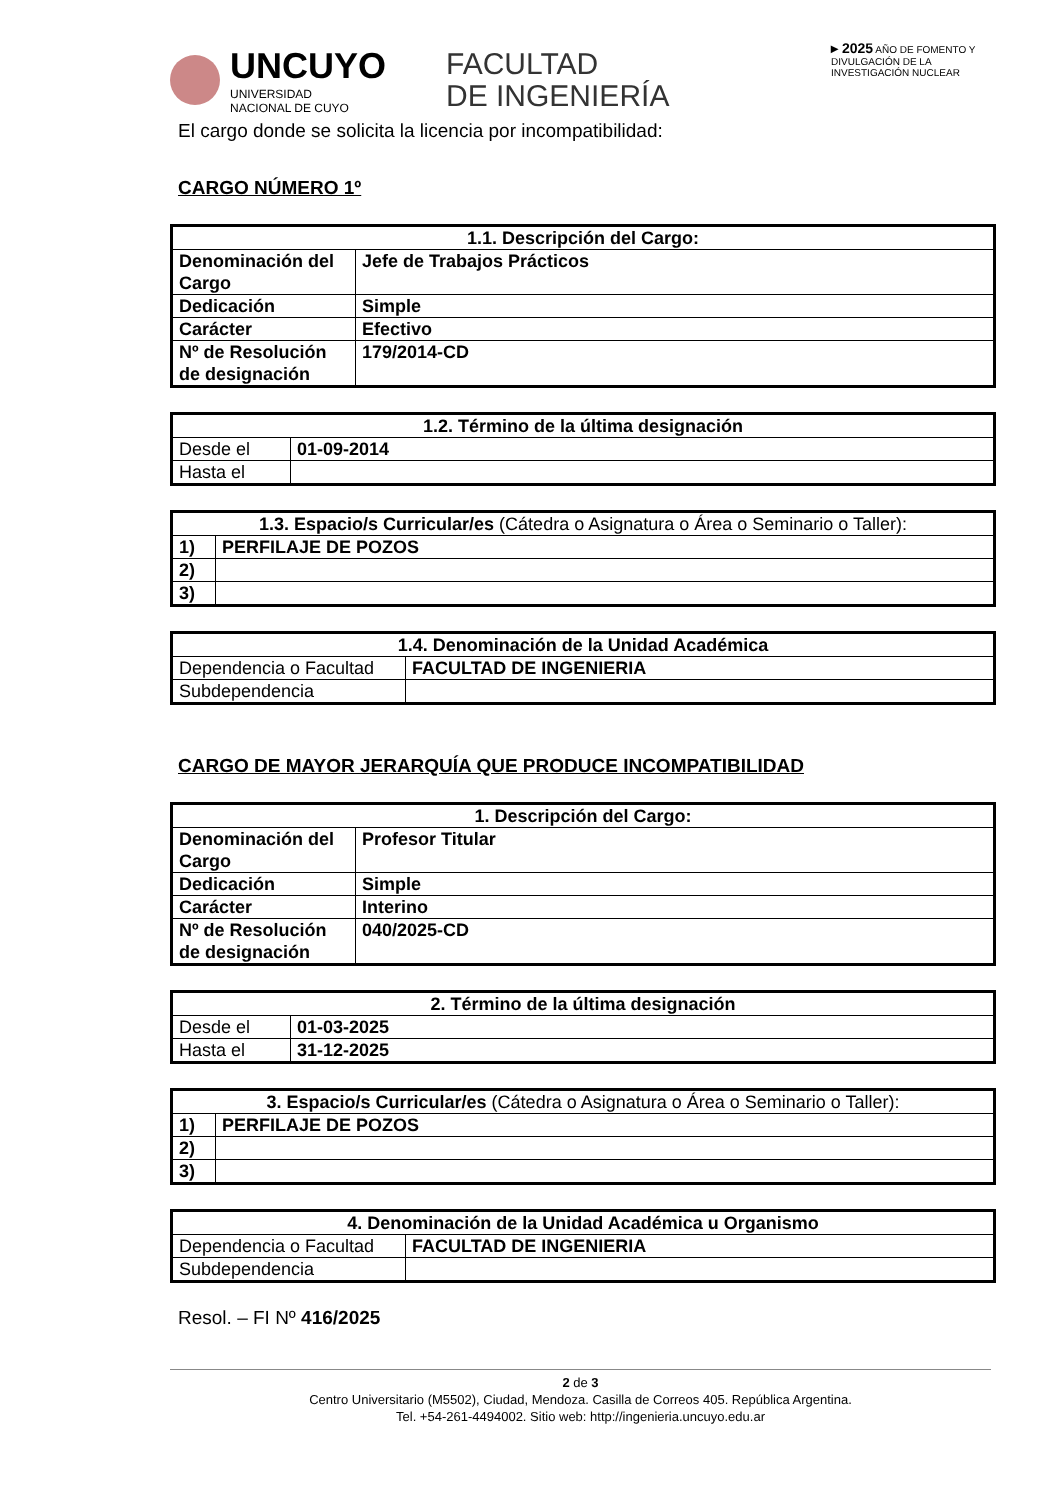UNCUYO
UNIVERSIDAD
NACIONAL DE CUYO
FACULTAD
DE INGENIERÍA
▸ 2025 AÑO DE FOMENTO Y DIVULGACIÓN DE LA INVESTIGACIÓN NUCLEAR
El cargo donde se solicita la licencia por incompatibilidad:
CARGO NÚMERO 1º
| 1.1. Descripción del Cargo: | |
| --- | --- |
| Denominación del Cargo | Jefe de Trabajos Prácticos |
| Dedicación | Simple |
| Carácter | Efectivo |
| Nº de Resolución de designación | 179/2014-CD |
| 1.2. Término de la última designación | |
| --- | --- |
| Desde el | 01-09-2014 |
| Hasta el | |
| 1.3. Espacio/s Curricular/es (Cátedra o Asignatura o Área o Seminario o Taller): | |
| --- | --- |
| 1) | PERFILAJE DE POZOS |
| 2) | |
| 3) | |
| 1.4. Denominación de la Unidad Académica | |
| --- | --- |
| Dependencia o Facultad | FACULTAD DE INGENIERIA |
| Subdependencia | |
CARGO DE MAYOR JERARQUÍA QUE PRODUCE INCOMPATIBILIDAD
| 1. Descripción del Cargo: | |
| --- | --- |
| Denominación del Cargo | Profesor Titular |
| Dedicación | Simple |
| Carácter | Interino |
| Nº de Resolución de designación | 040/2025-CD |
| 2. Término de la última designación | |
| --- | --- |
| Desde el | 01-03-2025 |
| Hasta el | 31-12-2025 |
| 3. Espacio/s Curricular/es (Cátedra o Asignatura o Área o Seminario o Taller): | |
| --- | --- |
| 1) | PERFILAJE DE POZOS |
| 2) | |
| 3) | |
| 4. Denominación de la Unidad Académica u Organismo | |
| --- | --- |
| Dependencia o Facultad | FACULTAD DE INGENIERIA |
| Subdependencia | |
Resol. – FI Nº 416/2025
2 de 3
Centro Universitario (M5502), Ciudad, Mendoza. Casilla de Correos 405. República Argentina.
Tel. +54-261-4494002. Sitio web: http://ingenieria.uncuyo.edu.ar